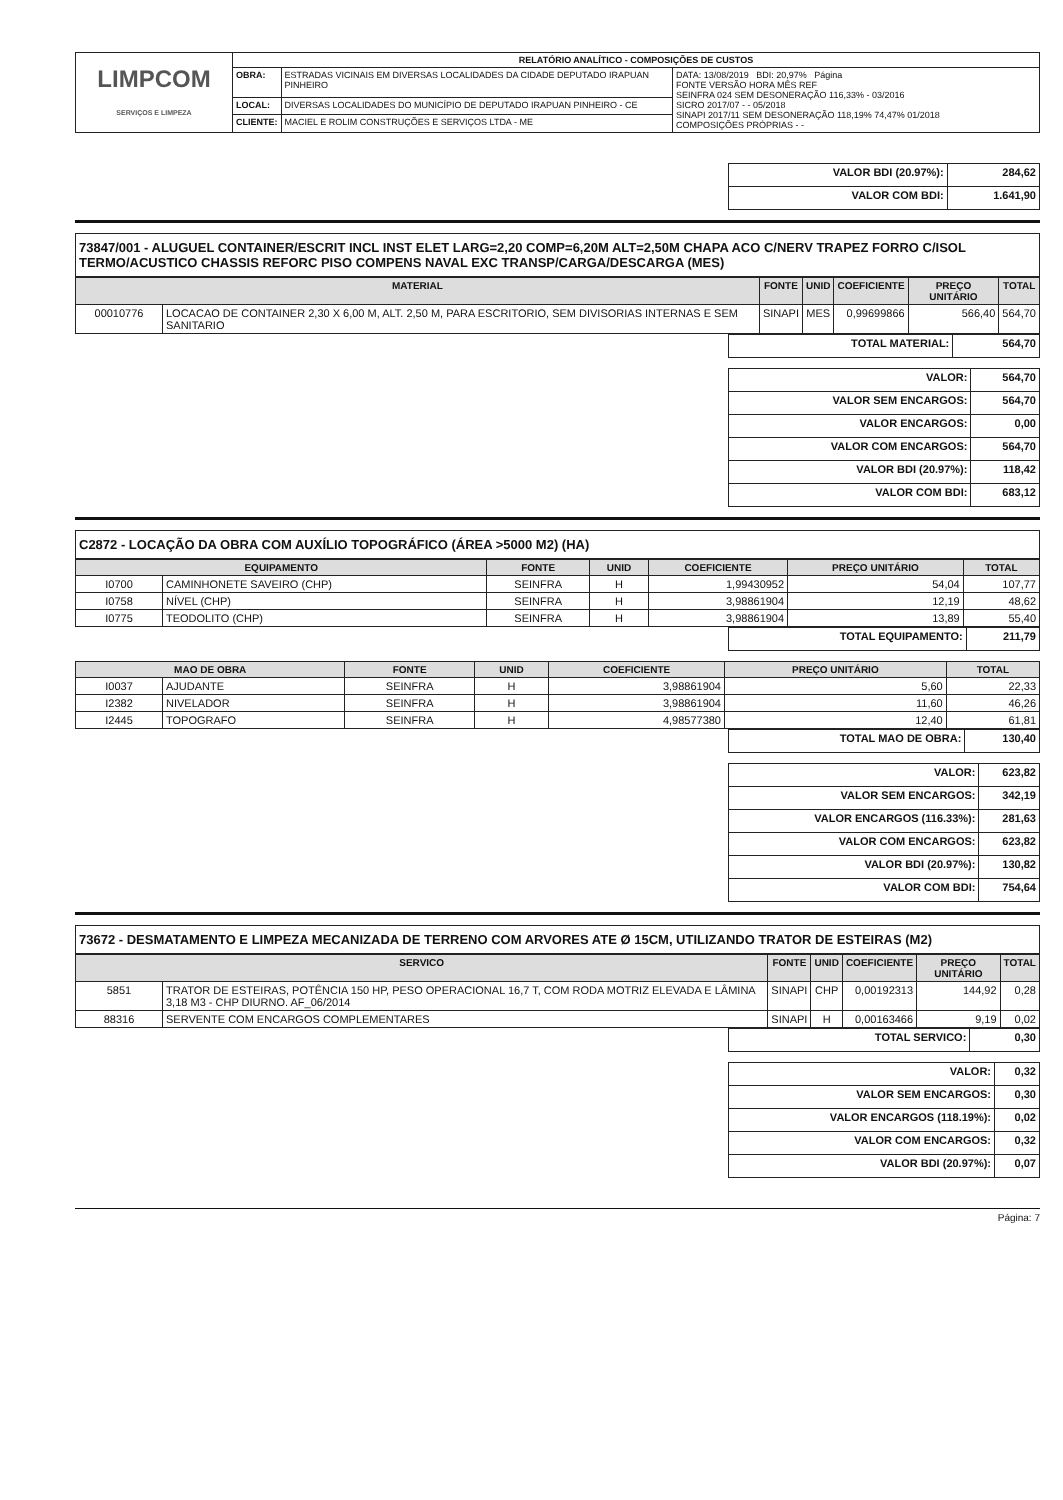| LIMPCOM SERVIÇOS E LIMPEZA | RELATÓRIO ANALÍTICO - COMPOSIÇÕES DE CUSTOS | | |
| | OBRA: | ESTRADAS VICINAIS EM DIVERSAS LOCALIDADES DA CIDADE DEPUTADO IRAPUAN PINHEIRO | DATA: 13/08/2019 BDI: 20,97% Página FONTE VERSÃO HORA MÊS REF SEINFRA 024 SEM DESONERAÇÃO 116,33% - 03/2016 SICRO 2017/07 - - 05/2018 SINAPI 2017/11 SEM DESONERAÇÃO 118,19% 74,47% 01/2018 COMPOSIÇÕES PRÓPRIAS - - |
| | LOCAL: | DIVERSAS LOCALIDADES DO MUNICÍPIO DE DEPUTADO IRAPUAN PINHEIRO - CE | |
| | CLIENTE: | MACIEL E ROLIM CONSTRUÇÕES E SERVIÇOS LTDA - ME | |
| VALOR BDI (20.97%): | 284,62 |
| VALOR COM BDI: | 1.641,90 |
73847/001 - ALUGUEL CONTAINER/ESCRIT INCL INST ELET LARG=2,20 COMP=6,20M ALT=2,50M CHAPA ACO C/NERV TRAPEZ FORRO C/ISOL TERMO/ACUSTICO CHASSIS REFORC PISO COMPENS NAVAL EXC TRANSP/CARGA/DESCARGA (MES)
| MATERIAL | | FONTE | UNID | COEFICIENTE | PREÇO UNITÁRIO | TOTAL |
| --- | --- | --- | --- | --- | --- | --- |
| 00010776 | LOCACAO DE CONTAINER 2,30 X 6,00 M, ALT. 2,50 M, PARA ESCRITORIO, SEM DIVISORIAS INTERNAS E SEM SANITARIO | SINAPI | MES | 0,99699866 | 566,40 | 564,70 |
| TOTAL MATERIAL: | 564,70 |
| VALOR: | 564,70 |
| VALOR SEM ENCARGOS: | 564,70 |
| VALOR ENCARGOS: | 0,00 |
| VALOR COM ENCARGOS: | 564,70 |
| VALOR BDI (20.97%): | 118,42 |
| VALOR COM BDI: | 683,12 |
C2872 - LOCAÇÃO DA OBRA COM AUXÍLIO TOPOGRÁFICO (ÁREA >5000 M2) (HA)
| EQUIPAMENTO | | FONTE | UNID | COEFICIENTE | PREÇO UNITÁRIO | TOTAL |
| --- | --- | --- | --- | --- | --- | --- |
| I0700 | CAMINHONETE SAVEIRO (CHP) | SEINFRA | H | 1,99430952 | 54,04 | 107,77 |
| I0758 | NÍVEL (CHP) | SEINFRA | H | 3,98861904 | 12,19 | 48,62 |
| I0775 | TEODOLITO (CHP) | SEINFRA | H | 3,98861904 | 13,89 | 55,40 |
| TOTAL EQUIPAMENTO: | 211,79 |
| MAO DE OBRA | | FONTE | UNID | COEFICIENTE | PREÇO UNITÁRIO | TOTAL |
| --- | --- | --- | --- | --- | --- | --- |
| I0037 | AJUDANTE | SEINFRA | H | 3,98861904 | 5,60 | 22,33 |
| I2382 | NIVELADOR | SEINFRA | H | 3,98861904 | 11,60 | 46,26 |
| I2445 | TOPOGRAFO | SEINFRA | H | 4,98577380 | 12,40 | 61,81 |
| TOTAL MAO DE OBRA: | 130,40 |
| VALOR: | 623,82 |
| VALOR SEM ENCARGOS: | 342,19 |
| VALOR ENCARGOS (116.33%): | 281,63 |
| VALOR COM ENCARGOS: | 623,82 |
| VALOR BDI (20.97%): | 130,82 |
| VALOR COM BDI: | 754,64 |
73672 - DESMATAMENTO E LIMPEZA MECANIZADA DE TERRENO COM ARVORES ATE Ø 15CM, UTILIZANDO TRATOR DE ESTEIRAS (M2)
| SERVICO | | FONTE | UNID | COEFICIENTE | PREÇO UNITÁRIO | TOTAL |
| --- | --- | --- | --- | --- | --- | --- |
| 5851 | TRATOR DE ESTEIRAS, POTÊNCIA 150 HP, PESO OPERACIONAL 16,7 T, COM RODA MOTRIZ ELEVADA E LÂMINA 3,18 M3 - CHP DIURNO. AF_06/2014 | SINAPI | CHP | 0,00192313 | 144,92 | 0,28 |
| 88316 | SERVENTE COM ENCARGOS COMPLEMENTARES | SINAPI | H | 0,00163466 | 9,19 | 0,02 |
| TOTAL SERVICO: | 0,30 |
| VALOR: | 0,32 |
| VALOR SEM ENCARGOS: | 0,30 |
| VALOR ENCARGOS (118.19%): | 0,02 |
| VALOR COM ENCARGOS: | 0,32 |
| VALOR BDI (20.97%): | 0,07 |
Página: 7